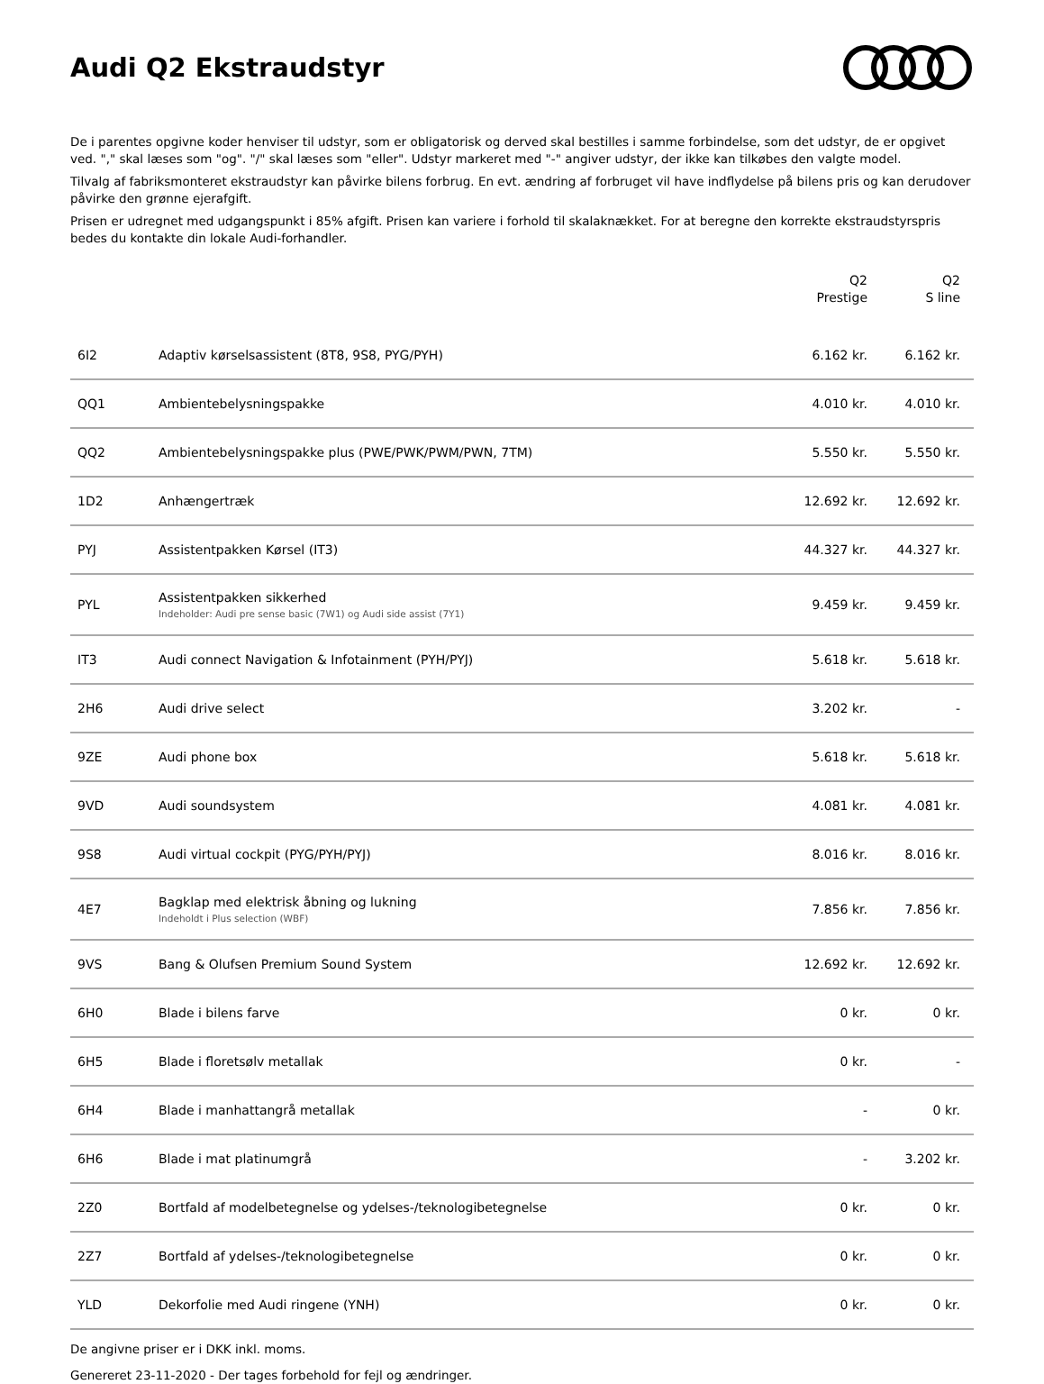Audi Q2 Ekstraudstyr
De i parentes opgivne koder henviser til udstyr, som er obligatorisk og derved skal bestilles i samme forbindelse, som det udstyr, de er opgivet ved. "," skal læses som "og". "/" skal læses som "eller". Udstyr markeret med "-" angiver udstyr, der ikke kan tilkøbes den valgte model.
Tilvalg af fabriksmonteret ekstraudstyr kan påvirke bilens forbrug. En evt. ændring af forbruget vil have indflydelse på bilens pris og kan derudover påvirke den grønne ejerafgift.
Prisen er udregnet med udgangspunkt i 85% afgift. Prisen kan variere i forhold til skalaknækket. For at beregne den korrekte ekstraudstyrspris bedes du kontakte din lokale Audi-forhandler.
| | | Q2 Prestige | Q2 S line |
| --- | --- | --- | --- |
| 6I2 | Adaptiv kørselsassistent (8T8, 9S8, PYG/PYH) | 6.162 kr. | 6.162 kr. |
| QQ1 | Ambientebelysningspakke | 4.010 kr. | 4.010 kr. |
| QQ2 | Ambientebelysningspakke plus (PWE/PWK/PWM/PWN, 7TM) | 5.550 kr. | 5.550 kr. |
| 1D2 | Anhængertræk | 12.692 kr. | 12.692 kr. |
| PYJ | Assistentpakken Kørsel (IT3) | 44.327 kr. | 44.327 kr. |
| PYL | Assistentpakken sikkerhed Indeholder: Audi pre sense basic (7W1) og Audi side assist (7Y1) | 9.459 kr. | 9.459 kr. |
| IT3 | Audi connect Navigation & Infotainment (PYH/PYJ) | 5.618 kr. | 5.618 kr. |
| 2H6 | Audi drive select | 3.202 kr. | - |
| 9ZE | Audi phone box | 5.618 kr. | 5.618 kr. |
| 9VD | Audi soundsystem | 4.081 kr. | 4.081 kr. |
| 9S8 | Audi virtual cockpit (PYG/PYH/PYJ) | 8.016 kr. | 8.016 kr. |
| 4E7 | Bagklap med elektrisk åbning og lukning Indeholdt i Plus selection (WBF) | 7.856 kr. | 7.856 kr. |
| 9VS | Bang & Olufsen Premium Sound System | 12.692 kr. | 12.692 kr. |
| 6H0 | Blade i bilens farve | 0 kr. | 0 kr. |
| 6H5 | Blade i floretsølv metallak | 0 kr. | - |
| 6H4 | Blade i manhattangrå metallak | - | 0 kr. |
| 6H6 | Blade i mat platinumgrå | - | 3.202 kr. |
| 2Z0 | Bortfald af modelbetegnelse og ydelses-/teknologibetegnelse | 0 kr. | 0 kr. |
| 2Z7 | Bortfald af ydelses-/teknologibetegnelse | 0 kr. | 0 kr. |
| YLD | Dekorfolie med Audi ringene (YNH) | 0 kr. | 0 kr. |
De angivne priser er i DKK inkl. moms.
Genereret 23-11-2020 - Der tages forbehold for fejl og ændringer.